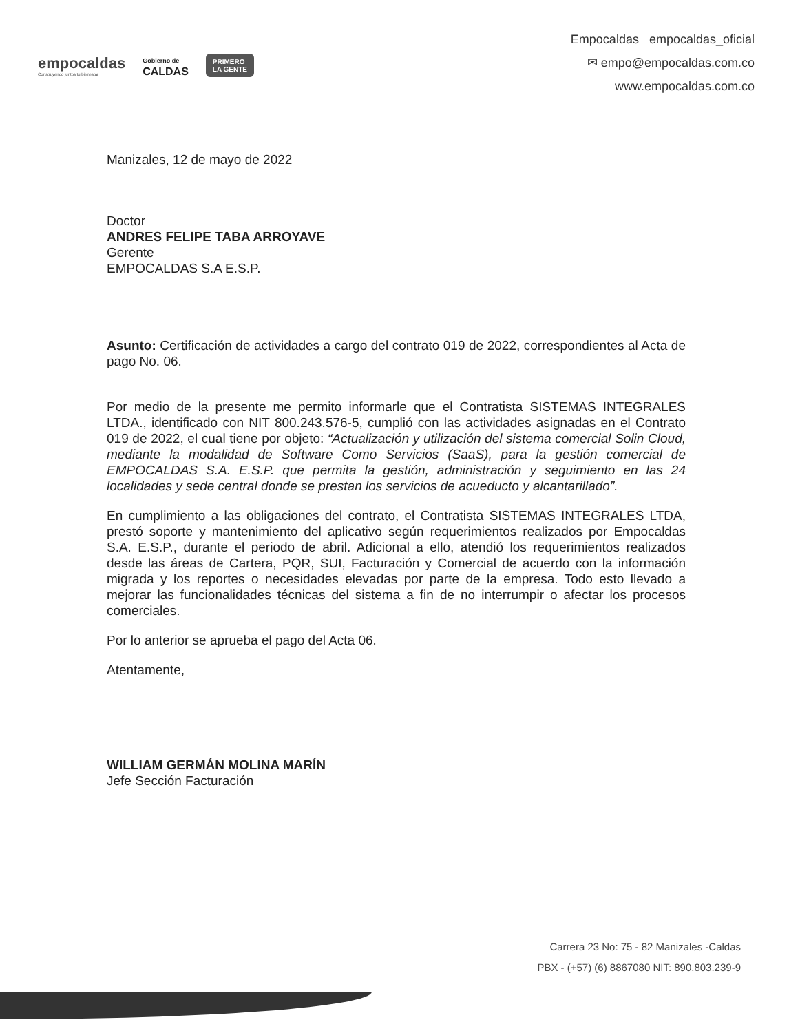empocaldas
Construyendo juntos tu bienestar
Gobierno de
CALDAS
PRIMERO
LA GENTE
Empocaldas empocaldas_oficial
✉ empo@empocaldas.com.co
www.empocaldas.com.co
Manizales, 12 de mayo de 2022
Doctor
ANDRES FELIPE TABA ARROYAVE
Gerente
EMPOCALDAS S.A E.S.P.
Asunto: Certificación de actividades a cargo del contrato 019 de 2022, correspondientes al Acta de pago No. 06.
Por medio de la presente me permito informarle que el Contratista SISTEMAS INTEGRALES LTDA., identificado con NIT 800.243.576-5, cumplió con las actividades asignadas en el Contrato 019 de 2022, el cual tiene por objeto: “Actualización y utilización del sistema comercial Solin Cloud, mediante la modalidad de Software Como Servicios (SaaS), para la gestión comercial de EMPOCALDAS S.A. E.S.P. que permita la gestión, administración y seguimiento en las 24 localidades y sede central donde se prestan los servicios de acueducto y alcantarillado”.
En cumplimiento a las obligaciones del contrato, el Contratista SISTEMAS INTEGRALES LTDA, prestó soporte y mantenimiento del aplicativo según requerimientos realizados por Empocaldas S.A. E.S.P., durante el periodo de abril. Adicional a ello, atendió los requerimientos realizados desde las áreas de Cartera, PQR, SUI, Facturación y Comercial de acuerdo con la información migrada y los reportes o necesidades elevadas por parte de la empresa. Todo esto llevado a mejorar las funcionalidades técnicas del sistema a fin de no interrumpir o afectar los procesos comerciales.
Por lo anterior se aprueba el pago del Acta 06.
Atentamente,
WILLIAM GERMÁN MOLINA MARÍN
Jefe Sección Facturación
Carrera 23 No: 75 - 82 Manizales -Caldas
PBX - (+57) (6) 8867080 NIT: 890.803.239-9